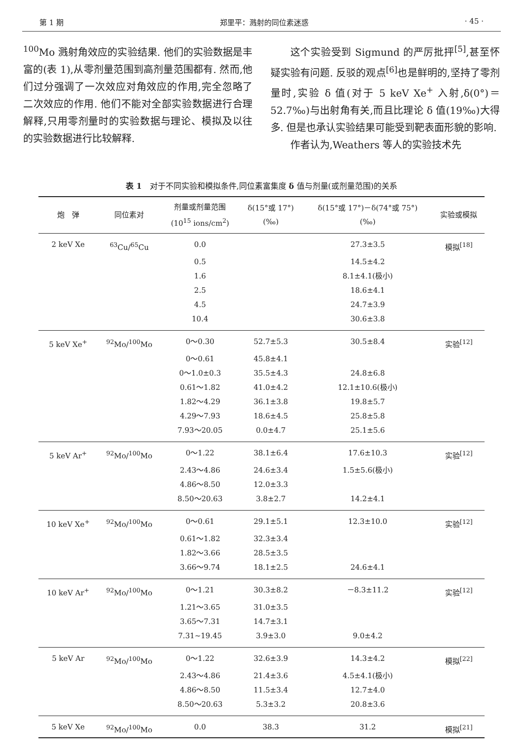第 1 期 郑里平：溅射的同位素迷惑 · 45 ·
<sup>100</sup>Mo 溅射角效应的实验结果. 他们的实验数据是丰富的(表 1),从零剂量范围到高剂量范围都有. 然而,他们过分强调了一次效应对角效应的作用,完全忽略了二次效应的作用. 他们不能对全部实验数据进行合理解释,只用零剂量时的实验数据与理论、模拟及以往的实验数据进行比较解释.
这个实验受到 Sigmund 的严厉批抨<sup>[5]</sup>,甚至怀疑实验有问题. 反驳的观点<sup>[6]</sup>也是鲜明的,坚持了零剂量时,实验 δ 值(对于 5 keV Xe<sup>+</sup> 入射,δ(0°)＝52.7‰)与出射角有关,而且比理论 δ 值(19‰)大得多. 但是也承认实验结果可能受到靶表面形貌的影响.
作者认为,Weathers 等人的实验技术先
表 1　对于不同实验和模拟条件,同位素富集度 δ 值与剂量(或剂量范围)的关系
| 炮 弹 | 同位素对 | 剂量或剂量范围 (10<sup>15</sup> ions/cm<sup>2</sup>) | δ(15°或 17°) (‰) | δ(15°或 17°)－δ(74°或 75°) (‰) | 实验或模拟 |
| --- | --- | --- | --- | --- | --- |
| 2 keV Xe | <sup>63</sup>Cu/<sup>65</sup>Cu | 0.0 | | 27.3±3.5 | 模拟<sup>[18]</sup> |
| | | 0.5 | | 14.5±4.2 | |
| | | 1.6 | | 8.1±4.1(极小) | |
| | | 2.5 | | 18.6±4.1 | |
| | | 4.5 | | 24.7±3.9 | |
| | | 10.4 | | 30.6±3.8 | |
| 5 keV Xe<sup>+</sup> | <sup>92</sup>Mo/<sup>100</sup>Mo | 0～0.30 | 52.7±5.3 | 30.5±8.4 | 实验<sup>[12]</sup> |
| | | 0～0.61 | 45.8±4.1 | | |
| | | 0～1.0±0.3 | 35.5±4.3 | 24.8±6.8 | |
| | | 0.61～1.82 | 41.0±4.2 | 12.1±10.6(极小) | |
| | | 1.82～4.29 | 36.1±3.8 | 19.8±5.7 | |
| | | 4.29～7.93 | 18.6±4.5 | 25.8±5.8 | |
| | | 7.93～20.05 | 0.0±4.7 | 25.1±5.6 | |
| 5 keV Ar<sup>+</sup> | <sup>92</sup>Mo/<sup>100</sup>Mo | 0～1.22 | 38.1±6.4 | 17.6±10.3 | 实验<sup>[12]</sup> |
| | | 2.43～4.86 | 24.6±3.4 | 1.5±5.6(极小) | |
| | | 4.86～8.50 | 12.0±3.3 | | |
| | | 8.50～20.63 | 3.8±2.7 | 14.2±4.1 | |
| 10 keV Xe<sup>+</sup> | <sup>92</sup>Mo/<sup>100</sup>Mo | 0～0.61 | 29.1±5.1 | 12.3±10.0 | 实验<sup>[12]</sup> |
| | | 0.61～1.82 | 32.3±3.4 | | |
| | | 1.82～3.66 | 28.5±3.5 | | |
| | | 3.66～9.74 | 18.1±2.5 | 24.6±4.1 | |
| 10 keV Ar<sup>+</sup> | <sup>92</sup>Mo/<sup>100</sup>Mo | 0～1.21 | 30.3±8.2 | －8.3±11.2 | 实验<sup>[12]</sup> |
| | | 1.21～3.65 | 31.0±3.5 | | |
| | | 3.65～7.31 | 14.7±3.1 | | |
| | | 7.31~19.45 | 3.9±3.0 | 9.0±4.2 | |
| 5 keV Ar | <sup>92</sup>Mo/<sup>100</sup>Mo | 0～1.22 | 32.6±3.9 | 14.3±4.2 | 模拟<sup>[22]</sup> |
| | | 2.43～4.86 | 21.4±3.6 | 4.5±4.1(极小) | |
| | | 4.86～8.50 | 11.5±3.4 | 12.7±4.0 | |
| | | 8.50～20.63 | 5.3±3.2 | 20.8±3.6 | |
| 5 keV Xe | <sup>92</sup>Mo/<sup>100</sup>Mo | 0.0 | 38.3 | 31.2 | 模拟<sup>[21]</sup> |